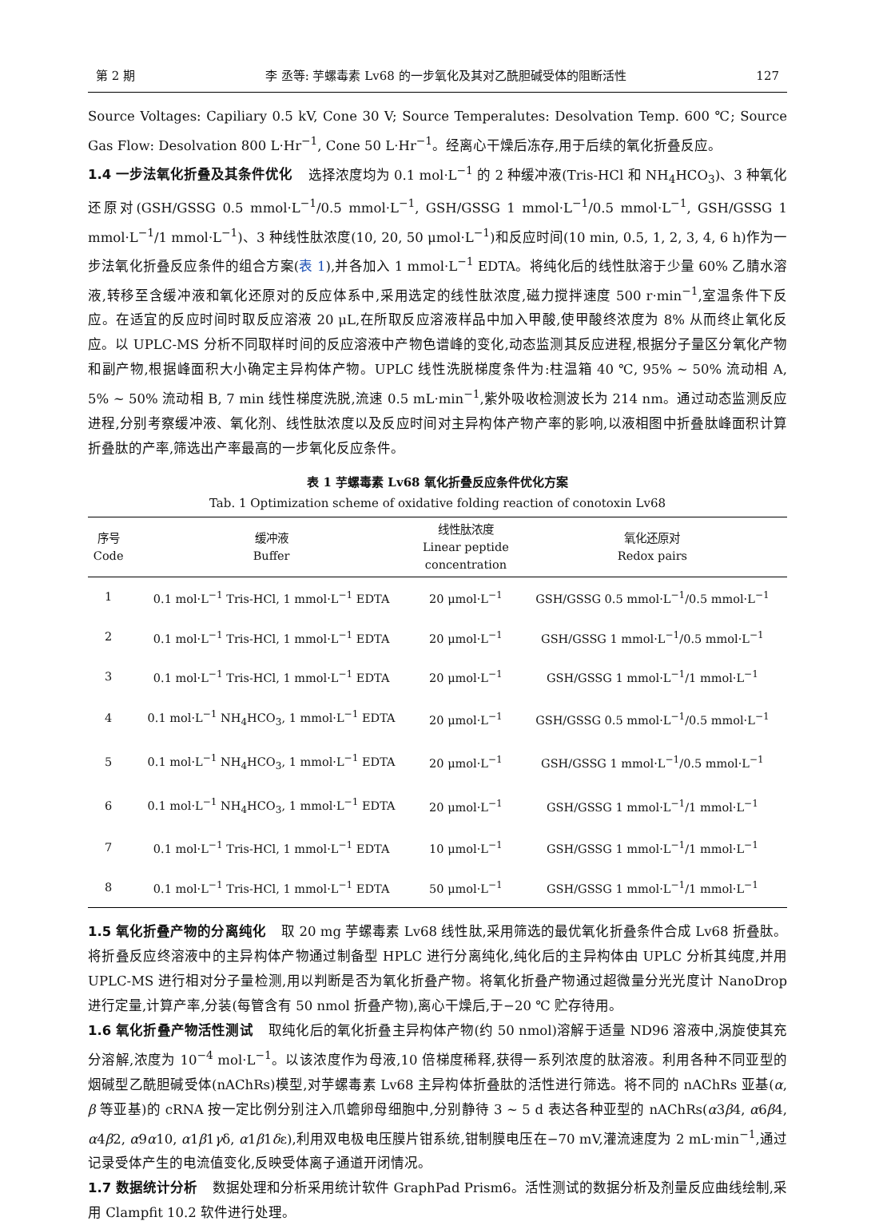第 2 期 李 丞等: 芋螺毒素 Lv68 的一步氧化及其对乙酰胆碱受体的阻断活性 127
Source Voltages: Capiliary 0.5 kV, Cone 30 V; Source Temperalutes: Desolvation Temp. 600 ℃; Source Gas Flow: Desolvation 800 L·Hr<sup>−1</sup>, Cone 50 L·Hr<sup>−1</sup>。经离心干燥后冻存,用于后续的氧化折叠反应。
1.4 一步法氧化折叠及其条件优化 选择浓度均为 0.1 mol·L<sup>−1</sup> 的 2 种缓冲液(Tris-HCl 和 NH<sub>4</sub>HCO<sub>3</sub>)、3 种氧化还原对(GSH/GSSG 0.5 mmol·L<sup>−1</sup>/0.5 mmol·L<sup>−1</sup>, GSH/GSSG 1 mmol·L<sup>−1</sup>/0.5 mmol·L<sup>−1</sup>, GSH/GSSG 1 mmol·L<sup>−1</sup>/1 mmol·L<sup>−1</sup>)、3 种线性肽浓度(10, 20, 50 μmol·L<sup>−1</sup>)和反应时间(10 min, 0.5, 1, 2, 3, 4, 6 h)作为一步法氧化折叠反应条件的组合方案(表 1),并各加入 1 mmol·L<sup>−1</sup> EDTA。将纯化后的线性肽溶于少量 60% 乙腈水溶液,转移至含缓冲液和氧化还原对的反应体系中,采用选定的线性肽浓度,磁力搅拌速度 500 r·min<sup>−1</sup>,室温条件下反应。在适宜的反应时间时取反应溶液 20 μL,在所取反应溶液样品中加入甲酸,使甲酸终浓度为 8% 从而终止氧化反应。以 UPLC-MS 分析不同取样时间的反应溶液中产物色谱峰的变化,动态监测其反应进程,根据分子量区分氧化产物和副产物,根据峰面积大小确定主异构体产物。UPLC 线性洗脱梯度条件为:柱温箱 40 ℃, 95% ~ 50% 流动相 A, 5% ~ 50% 流动相 B, 7 min 线性梯度洗脱,流速 0.5 mL·min<sup>−1</sup>,紫外吸收检测波长为 214 nm。通过动态监测反应进程,分别考察缓冲液、氧化剂、线性肽浓度以及反应时间对主异构体产物产率的影响,以液相图中折叠肽峰面积计算折叠肽的产率,筛选出产率最高的一步氧化反应条件。
表 1 芋螺毒素 Lv68 氧化折叠反应条件优化方案
Tab. 1 Optimization scheme of oxidative folding reaction of conotoxin Lv68
| 序号 Code | 缓冲液 Buffer | 线性肽浓度 Linear peptide concentration | 氧化还原对 Redox pairs |
| --- | --- | --- | --- |
| 1 | 0.1 mol·L<sup>−1</sup> Tris-HCl, 1 mmol·L<sup>−1</sup> EDTA | 20 μmol·L<sup>−1</sup> | GSH/GSSG 0.5 mmol·L<sup>−1</sup>/0.5 mmol·L<sup>−1</sup> |
| 2 | 0.1 mol·L<sup>−1</sup> Tris-HCl, 1 mmol·L<sup>−1</sup> EDTA | 20 μmol·L<sup>−1</sup> | GSH/GSSG 1 mmol·L<sup>−1</sup>/0.5 mmol·L<sup>−1</sup> |
| 3 | 0.1 mol·L<sup>−1</sup> Tris-HCl, 1 mmol·L<sup>−1</sup> EDTA | 20 μmol·L<sup>−1</sup> | GSH/GSSG 1 mmol·L<sup>−1</sup>/1 mmol·L<sup>−1</sup> |
| 4 | 0.1 mol·L<sup>−1</sup> NH<sub>4</sub>HCO<sub>3</sub>, 1 mmol·L<sup>−1</sup> EDTA | 20 μmol·L<sup>−1</sup> | GSH/GSSG 0.5 mmol·L<sup>−1</sup>/0.5 mmol·L<sup>−1</sup> |
| 5 | 0.1 mol·L<sup>−1</sup> NH<sub>4</sub>HCO<sub>3</sub>, 1 mmol·L<sup>−1</sup> EDTA | 20 μmol·L<sup>−1</sup> | GSH/GSSG 1 mmol·L<sup>−1</sup>/0.5 mmol·L<sup>−1</sup> |
| 6 | 0.1 mol·L<sup>−1</sup> NH<sub>4</sub>HCO<sub>3</sub>, 1 mmol·L<sup>−1</sup> EDTA | 20 μmol·L<sup>−1</sup> | GSH/GSSG 1 mmol·L<sup>−1</sup>/1 mmol·L<sup>−1</sup> |
| 7 | 0.1 mol·L<sup>−1</sup> Tris-HCl, 1 mmol·L<sup>−1</sup> EDTA | 10 μmol·L<sup>−1</sup> | GSH/GSSG 1 mmol·L<sup>−1</sup>/1 mmol·L<sup>−1</sup> |
| 8 | 0.1 mol·L<sup>−1</sup> Tris-HCl, 1 mmol·L<sup>−1</sup> EDTA | 50 μmol·L<sup>−1</sup> | GSH/GSSG 1 mmol·L<sup>−1</sup>/1 mmol·L<sup>−1</sup> |
1.5 氧化折叠产物的分离纯化 取 20 mg 芋螺毒素 Lv68 线性肽,采用筛选的最优氧化折叠条件合成 Lv68 折叠肽。将折叠反应终溶液中的主异构体产物通过制备型 HPLC 进行分离纯化,纯化后的主异构体由 UPLC 分析其纯度,并用 UPLC-MS 进行相对分子量检测,用以判断是否为氧化折叠产物。将氧化折叠产物通过超微量分光光度计 NanoDrop 进行定量,计算产率,分装(每管含有 50 nmol 折叠产物),离心干燥后,于−20 ℃ 贮存待用。
1.6 氧化折叠产物活性测试 取纯化后的氧化折叠主异构体产物(约 50 nmol)溶解于适量 ND96 溶液中,涡旋使其充分溶解,浓度为 10<sup>−4</sup> mol·L<sup>−1</sup>。以该浓度作为母液,10 倍梯度稀释,获得一系列浓度的肽溶液。利用各种不同亚型的烟碱型乙酰胆碱受体(nAChRs)模型,对芋螺毒素 Lv68 主异构体折叠肽的活性进行筛选。将不同的 nAChRs 亚基(α, β 等亚基)的 cRNA 按一定比例分别注入爪蟾卵母细胞中,分别静待 3 ~ 5 d 表达各种亚型的 nAChRs(α3β4, α6β4, α4β2, α9α10, α1β1γδ, α1β1δε),利用双电极电压膜片钳系统,钳制膜电压在−70 mV,灌流速度为 2 mL·min<sup>−1</sup>,通过记录受体产生的电流值变化,反映受体离子通道开闭情况。
1.7 数据统计分析 数据处理和分析采用统计软件 GraphPad Prism6。活性测试的数据分析及剂量反应曲线绘制,采用 Clampfit 10.2 软件进行处理。